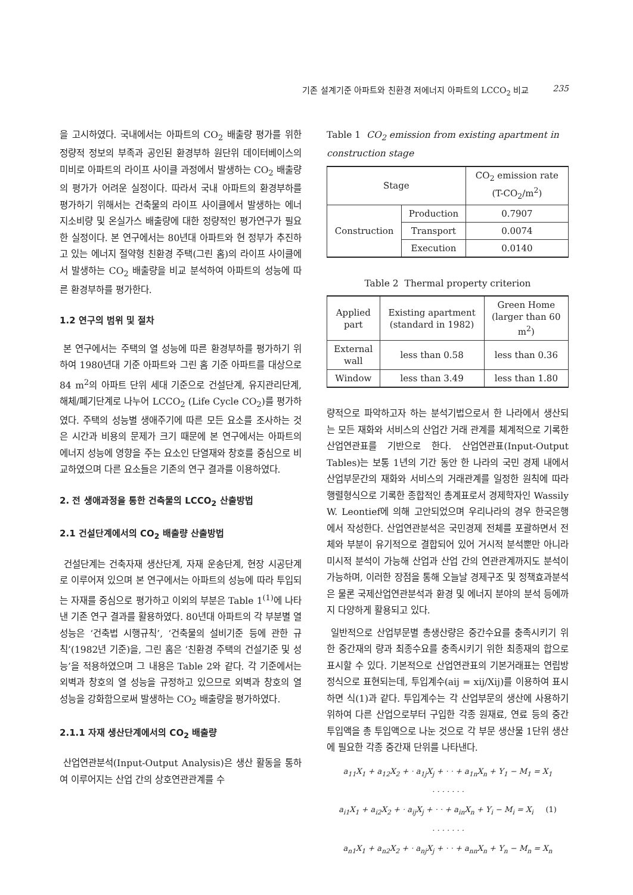기존 설계기준 아파트와 친환경 저에너지 아파트의 LCCO<sub>2</sub> 비교 235
을 고시하였다. 국내에서는 아파트의 CO<sub>2</sub> 배출량 평가를 위한 정량적 정보의 부족과 공인된 환경부하 원단위 데이터베이스의 미비로 아파트의 라이프 사이클 과정에서 발생하는 CO<sub>2</sub> 배출량의 평가가 어려운 실정이다. 따라서 국내 아파트의 환경부하를 평가하기 위해서는 건축물의 라이프 사이클에서 발생하는 에너지소비량 및 온실가스 배출량에 대한 정량적인 평가연구가 필요한 실정이다. 본 연구에서는 80년대 아파트와 현 정부가 추진하고 있는 에너지 절약형 친환경 주택(그린 홈)의 라이프 사이클에서 발생하는 CO<sub>2</sub> 배출량을 비교 분석하여 아파트의 성능에 따른 환경부하를 평가한다.
1.2 연구의 범위 및 절차
본 연구에서는 주택의 열 성능에 따른 환경부하를 평가하기 위하여 1980년대 기준 아파트와 그린 홈 기준 아파트를 대상으로 84 m<sup>2</sup>의 아파트 단위 세대 기준으로 건설단계, 유지관리단계, 해체/폐기단계로 나누어 LCCO<sub>2</sub> (Life Cycle CO<sub>2</sub>)를 평가하였다. 주택의 성능별 생애주기에 따른 모든 요소를 조사하는 것은 시간과 비용의 문제가 크기 때문에 본 연구에서는 아파트의 에너지 성능에 영향을 주는 요소인 단열재와 창호를 중심으로 비교하였으며 다른 요소들은 기존의 연구 결과를 이용하였다.
2. 전 생애과정을 통한 건축물의 LCCO<sub>2</sub> 산출방법
2.1 건설단계에서의 CO<sub>2</sub> 배출량 산출방법
건설단계는 건축자재 생산단계, 자재 운송단계, 현장 시공단계로 이루어져 있으며 본 연구에서는 아파트의 성능에 따라 투입되는 자재를 중심으로 평가하고 이외의 부분은 Table 1<sup>(1)</sup>에 나타낸 기존 연구 결과를 활용하였다. 80년대 아파트의 각 부분별 열 성능은 ‘건축법 시행규칙’, ‘건축물의 설비기준 등에 관한 규칙’(1982년 기준)을, 그린 홈은 ‘친환경 주택의 건설기준 및 성능’을 적용하였으며 그 내용은 Table 2와 같다. 각 기준에서는 외벽과 창호의 열 성능을 규정하고 있으므로 외벽과 창호의 열 성능을 강화함으로써 발생하는 CO<sub>2</sub> 배출량을 평가하였다.
2.1.1 자재 생산단계에서의 CO<sub>2</sub> 배출량
산업연관분석(Input-Output Analysis)은 생산 활동을 통하여 이루어지는 산업 간의 상호연관관계를 수
Table 1 CO<sub>2</sub> emission from existing apartment in construction stage
| Stage | | CO<sub>2</sub> emission rate (T-CO<sub>2</sub>/m<sup>2</sup>) |
| --- | --- | --- |
| Construction | Production | 0.7907 |
| | Transport | 0.0074 |
| | Execution | 0.0140 |
Table 2 Thermal property criterion
| Applied part | Existing apartment (standard in 1982) | Green Home (larger than 60 m<sup>2</sup>) |
| --- | --- | --- |
| External wall | less than 0.58 | less than 0.36 |
| Window | less than 3.49 | less than 1.80 |
량적으로 파악하고자 하는 분석기법으로서 한 나라에서 생산되는 모든 재화와 서비스의 산업간 거래 관계를 체계적으로 기록한 산업연관표를 기반으로 한다. 산업연관표(Input-Output Tables)는 보통 1년의 기간 동안 한 나라의 국민 경제 내에서 산업부문간의 재화와 서비스의 거래관계를 일정한 원칙에 따라 행렬형식으로 기록한 종합적인 총계표로서 경제학자인 Wassily W. Leontief에 의해 고안되었으며 우리나라의 경우 한국은행에서 작성한다. 산업연관분석은 국민경제 전체를 포괄하면서 전체와 부분이 유기적으로 결합되어 있어 거시적 분석뿐만 아니라 미시적 분석이 가능해 산업과 산업 간의 연관관계까지도 분석이 가능하며, 이러한 장점을 통해 오늘날 경제구조 및 정책효과분석은 물론 국제산업연관분석과 환경 및 에너지 분야의 분석 등에까지 다양하게 활용되고 있다.
일반적으로 산업부문별 총생산량은 중간수요를 충족시키기 위한 중간재의 량과 최종수요를 충족시키기 위한 최종재의 합으로 표시할 수 있다. 기본적으로 산업연관표의 기본거래표는 연립방정식으로 표현되는데, 투입계수(aij = xij/Xij)를 이용하여 표시하면 식(1)과 같다. 투입계수는 각 산업부문의 생산에 사용하기 위하여 다른 산업으로부터 구입한 각종 원재료, 연료 등의 중간투입액을 총 투입액으로 나눈 것으로 각 부문 생산물 1단위 생산에 필요한 각종 중간재 단위를 나타낸다.
a<sub>11</sub>X<sub>1</sub> + a<sub>12</sub>X<sub>2</sub> + · a<sub>1j</sub>X<sub>j</sub> + · · + a<sub>1n</sub>X<sub>n</sub> + Y<sub>1</sub> − M<sub>1</sub> = X<sub>1</sub>
· · · · · · ·
a<sub>i1</sub>X<sub>1</sub> + a<sub>i2</sub>X<sub>2</sub> + · a<sub>ij</sub>X<sub>j</sub> + · · + a<sub>in</sub>X<sub>n</sub> + Y<sub>i</sub> − M<sub>i</sub> = X<sub>i</sub> (1)
· · · · · · ·
a<sub>n1</sub>X<sub>1</sub> + a<sub>n2</sub>X<sub>2</sub> + · a<sub>nj</sub>X<sub>j</sub> + · · + a<sub>nn</sub>X<sub>n</sub> + Y<sub>n</sub> − M<sub>n</sub> = X<sub>n</sub>